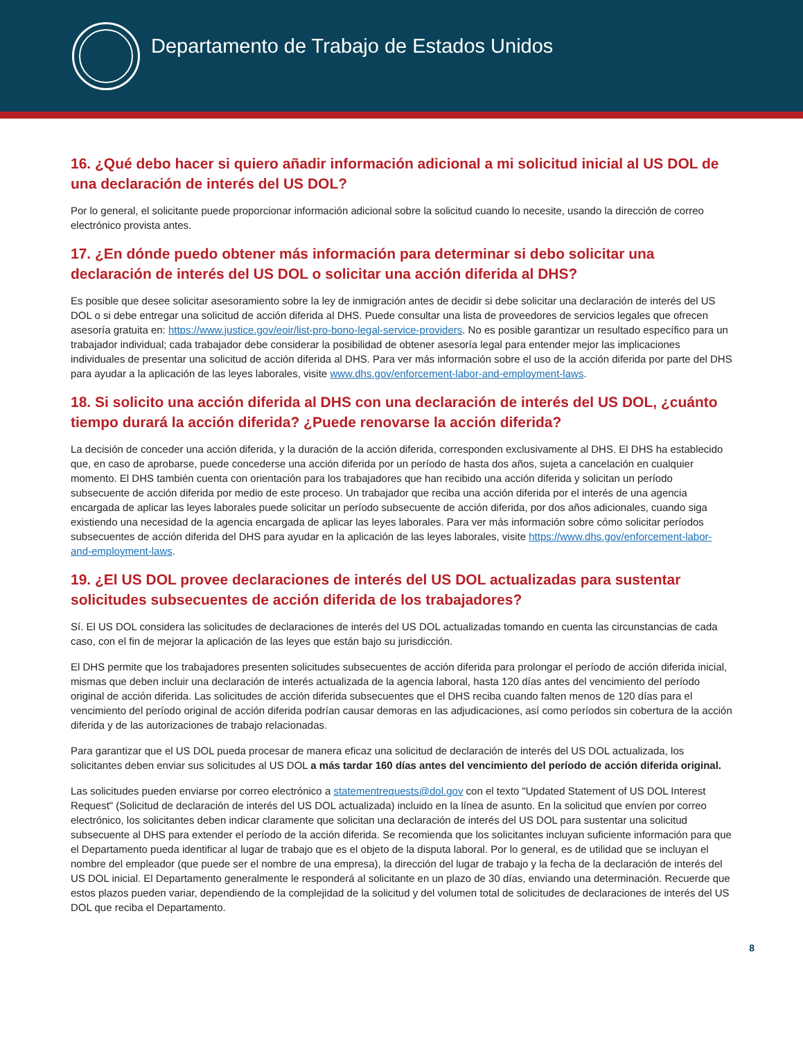Departamento de Trabajo de Estados Unidos
16. ¿Qué debo hacer si quiero añadir información adicional a mi solicitud inicial al US DOL de una declaración de interés del US DOL?
Por lo general, el solicitante puede proporcionar información adicional sobre la solicitud cuando lo necesite, usando la dirección de correo electrónico provista antes.
17. ¿En dónde puedo obtener más información para determinar si debo solicitar una declaración de interés del US DOL o solicitar una acción diferida al DHS?
Es posible que desee solicitar asesoramiento sobre la ley de inmigración antes de decidir si debe solicitar una declaración de interés del US DOL o si debe entregar una solicitud de acción diferida al DHS. Puede consultar una lista de proveedores de servicios legales que ofrecen asesoría gratuita en: https://www.justice.gov/eoir/list-pro-bono-legal-service-providers. No es posible garantizar un resultado específico para un trabajador individual; cada trabajador debe considerar la posibilidad de obtener asesoría legal para entender mejor las implicaciones individuales de presentar una solicitud de acción diferida al DHS. Para ver más información sobre el uso de la acción diferida por parte del DHS para ayudar a la aplicación de las leyes laborales, visite www.dhs.gov/enforcement-labor-and-employment-laws.
18. Si solicito una acción diferida al DHS con una declaración de interés del US DOL, ¿cuánto tiempo durará la acción diferida? ¿Puede renovarse la acción diferida?
La decisión de conceder una acción diferida, y la duración de la acción diferida, corresponden exclusivamente al DHS. El DHS ha establecido que, en caso de aprobarse, puede concederse una acción diferida por un período de hasta dos años, sujeta a cancelación en cualquier momento. El DHS también cuenta con orientación para los trabajadores que han recibido una acción diferida y solicitan un período subsecuente de acción diferida por medio de este proceso. Un trabajador que reciba una acción diferida por el interés de una agencia encargada de aplicar las leyes laborales puede solicitar un período subsecuente de acción diferida, por dos años adicionales, cuando siga existiendo una necesidad de la agencia encargada de aplicar las leyes laborales. Para ver más información sobre cómo solicitar períodos subsecuentes de acción diferida del DHS para ayudar en la aplicación de las leyes laborales, visite https://www.dhs.gov/enforcement-labor-and-employment-laws.
19. ¿El US DOL provee declaraciones de interés del US DOL actualizadas para sustentar solicitudes subsecuentes de acción diferida de los trabajadores?
Sí. El US DOL considera las solicitudes de declaraciones de interés del US DOL actualizadas tomando en cuenta las circunstancias de cada caso, con el fin de mejorar la aplicación de las leyes que están bajo su jurisdicción.
El DHS permite que los trabajadores presenten solicitudes subsecuentes de acción diferida para prolongar el período de acción diferida inicial, mismas que deben incluir una declaración de interés actualizada de la agencia laboral, hasta 120 días antes del vencimiento del período original de acción diferida. Las solicitudes de acción diferida subsecuentes que el DHS reciba cuando falten menos de 120 días para el vencimiento del período original de acción diferida podrían causar demoras en las adjudicaciones, así como períodos sin cobertura de la acción diferida y de las autorizaciones de trabajo relacionadas.
Para garantizar que el US DOL pueda procesar de manera eficaz una solicitud de declaración de interés del US DOL actualizada, los solicitantes deben enviar sus solicitudes al US DOL a más tardar 160 días antes del vencimiento del período de acción diferida original.
Las solicitudes pueden enviarse por correo electrónico a statementrequests@dol.gov con el texto "Updated Statement of US DOL Interest Request" (Solicitud de declaración de interés del US DOL actualizada) incluido en la línea de asunto. En la solicitud que envíen por correo electrónico, los solicitantes deben indicar claramente que solicitan una declaración de interés del US DOL para sustentar una solicitud subsecuente al DHS para extender el período de la acción diferida. Se recomienda que los solicitantes incluyan suficiente información para que el Departamento pueda identificar al lugar de trabajo que es el objeto de la disputa laboral. Por lo general, es de utilidad que se incluyan el nombre del empleador (que puede ser el nombre de una empresa), la dirección del lugar de trabajo y la fecha de la declaración de interés del US DOL inicial. El Departamento generalmente le responderá al solicitante en un plazo de 30 días, enviando una determinación. Recuerde que estos plazos pueden variar, dependiendo de la complejidad de la solicitud y del volumen total de solicitudes de declaraciones de interés del US DOL que reciba el Departamento.
8